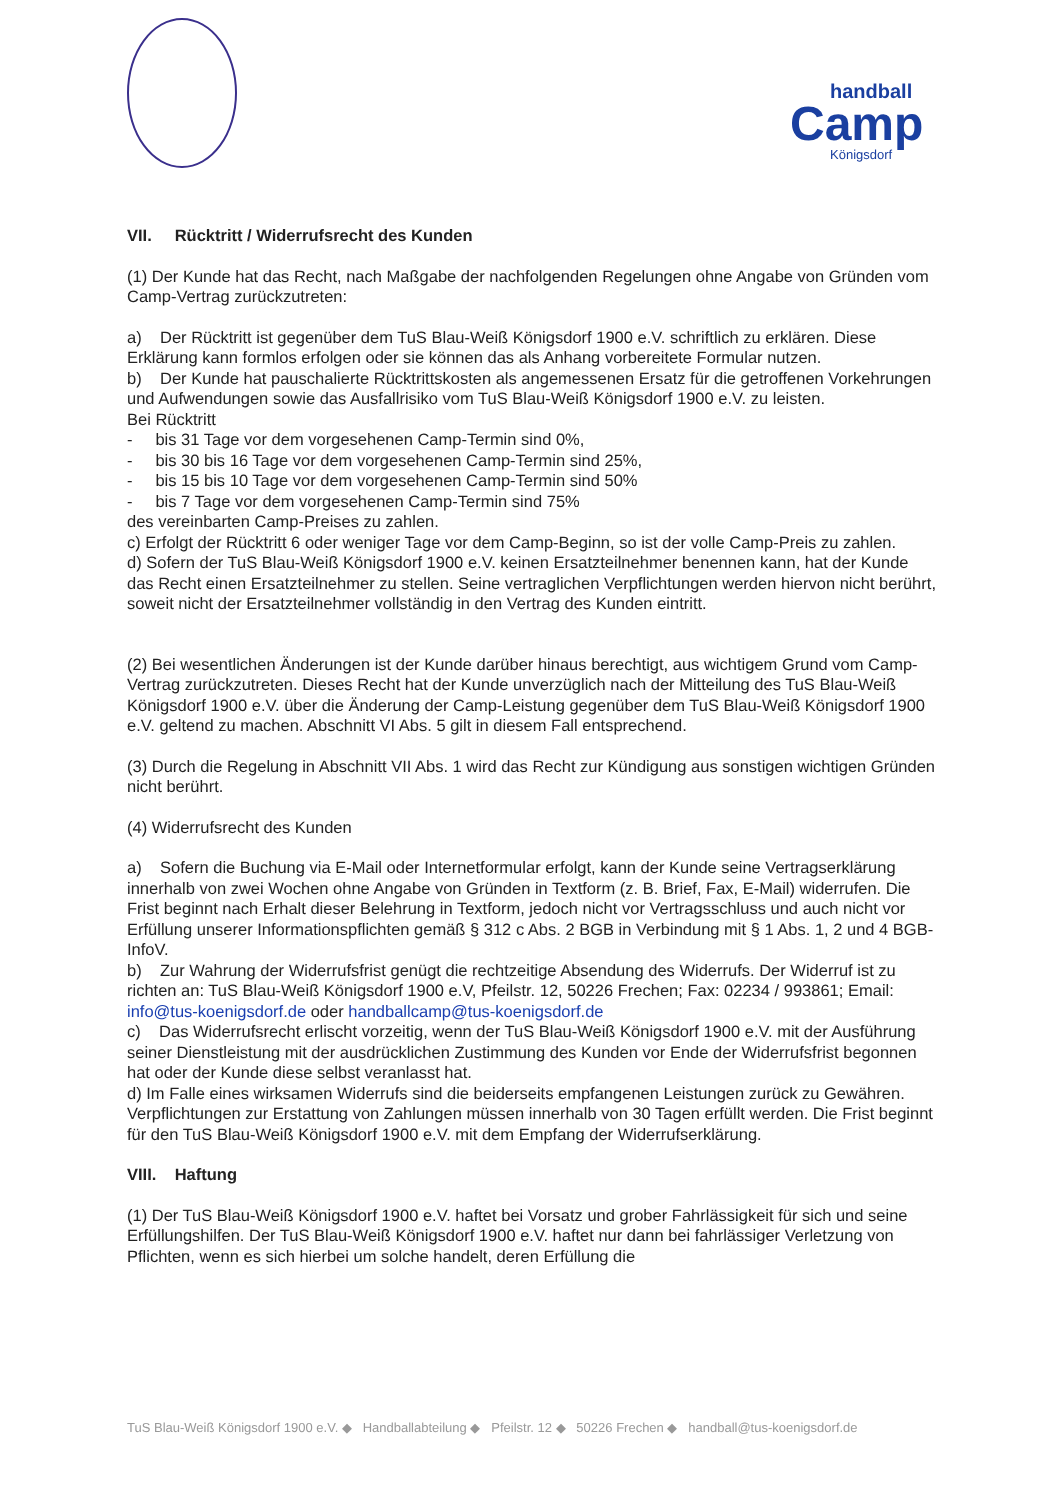handball
Camp
Königsdorf
VII. Rücktritt / Widerrufsrecht des Kunden
(1) Der Kunde hat das Recht, nach Maßgabe der nachfolgenden Regelungen ohne Angabe von Gründen vom Camp-Vertrag zurückzutreten:
a) Der Rücktritt ist gegenüber dem TuS Blau-Weiß Königsdorf 1900 e.V. schriftlich zu erklären. Diese Erklärung kann formlos erfolgen oder sie können das als Anhang vorbereitete Formular nutzen.
b) Der Kunde hat pauschalierte Rücktrittskosten als angemessenen Ersatz für die getroffenen Vorkehrungen und Aufwendungen sowie das Ausfallrisiko vom TuS Blau-Weiß Königsdorf 1900 e.V. zu leisten.
Bei Rücktritt
- bis 31 Tage vor dem vorgesehenen Camp-Termin sind 0%,
- bis 30 bis 16 Tage vor dem vorgesehenen Camp-Termin sind 25%,
- bis 15 bis 10 Tage vor dem vorgesehenen Camp-Termin sind 50%
- bis 7 Tage vor dem vorgesehenen Camp-Termin sind 75%
des vereinbarten Camp-Preises zu zahlen.
c) Erfolgt der Rücktritt 6 oder weniger Tage vor dem Camp-Beginn, so ist der volle Camp-Preis zu zahlen.
d) Sofern der TuS Blau-Weiß Königsdorf 1900 e.V. keinen Ersatzteilnehmer benennen kann, hat der Kunde das Recht einen Ersatzteilnehmer zu stellen. Seine vertraglichen Verpflichtungen werden hiervon nicht berührt, soweit nicht der Ersatzteilnehmer vollständig in den Vertrag des Kunden eintritt.
(2) Bei wesentlichen Änderungen ist der Kunde darüber hinaus berechtigt, aus wichtigem Grund vom Camp-Vertrag zurückzutreten. Dieses Recht hat der Kunde unverzüglich nach der Mitteilung des TuS Blau-Weiß Königsdorf 1900 e.V. über die Änderung der Camp-Leistung gegenüber dem TuS Blau-Weiß Königsdorf 1900 e.V. geltend zu machen. Abschnitt VI Abs. 5 gilt in diesem Fall entsprechend.
(3) Durch die Regelung in Abschnitt VII Abs. 1 wird das Recht zur Kündigung aus sonstigen wichtigen Gründen nicht berührt.
(4) Widerrufsrecht des Kunden
a) Sofern die Buchung via E-Mail oder Internetformular erfolgt, kann der Kunde seine Vertragserklärung innerhalb von zwei Wochen ohne Angabe von Gründen in Textform (z. B. Brief, Fax, E-Mail) widerrufen. Die Frist beginnt nach Erhalt dieser Belehrung in Textform, jedoch nicht vor Vertragsschluss und auch nicht vor Erfüllung unserer Informationspflichten gemäß § 312 c Abs. 2 BGB in Verbindung mit § 1 Abs. 1, 2 und 4 BGB-InfoV.
b) Zur Wahrung der Widerrufsfrist genügt die rechtzeitige Absendung des Widerrufs. Der Widerruf ist zu richten an: TuS Blau-Weiß Königsdorf 1900 e.V, Pfeilstr. 12, 50226 Frechen; Fax: 02234 / 993861; Email: info@tus-koenigsdorf.de oder handballcamp@tus-koenigsdorf.de
c) Das Widerrufsrecht erlischt vorzeitig, wenn der TuS Blau-Weiß Königsdorf 1900 e.V. mit der Ausführung seiner Dienstleistung mit der ausdrücklichen Zustimmung des Kunden vor Ende der Widerrufsfrist begonnen hat oder der Kunde diese selbst veranlasst hat.
d) Im Falle eines wirksamen Widerrufs sind die beiderseits empfangenen Leistungen zurück zu Gewähren. Verpflichtungen zur Erstattung von Zahlungen müssen innerhalb von 30 Tagen erfüllt werden. Die Frist beginnt für den TuS Blau-Weiß Königsdorf 1900 e.V. mit dem Empfang der Widerrufserklärung.
VIII. Haftung
(1) Der TuS Blau-Weiß Königsdorf 1900 e.V. haftet bei Vorsatz und grober Fahrlässigkeit für sich und seine Erfüllungshilfen. Der TuS Blau-Weiß Königsdorf 1900 e.V. haftet nur dann bei fahrlässiger Verletzung von Pflichten, wenn es sich hierbei um solche handelt, deren Erfüllung die
TuS Blau-Weiß Königsdorf 1900 e.V. ◆ Handballabteilung ◆ Pfeilstr. 12 ◆ 50226 Frechen ◆ handball@tus-koenigsdorf.de